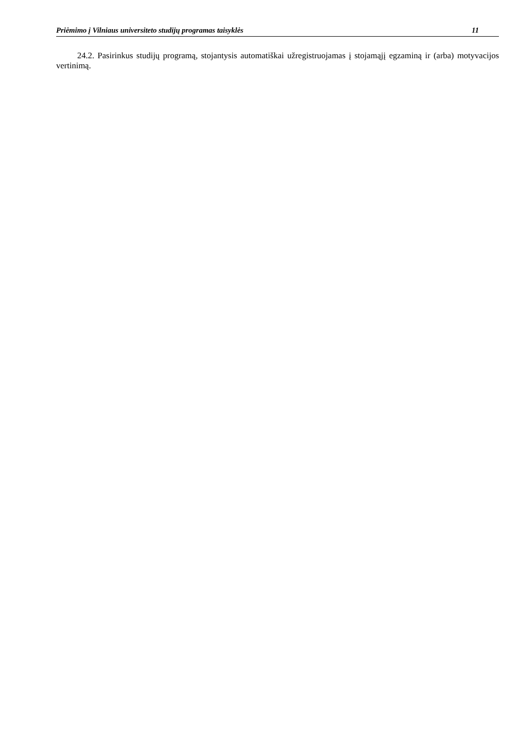Priėmimo į Vilniaus universiteto studijų programas taisyklės 11
24.2. Pasirinkus studijų programą, stojantysis automatiškai užregistruojamas į stojamąjį egzaminą ir (arba) motyvacijos vertinimą.